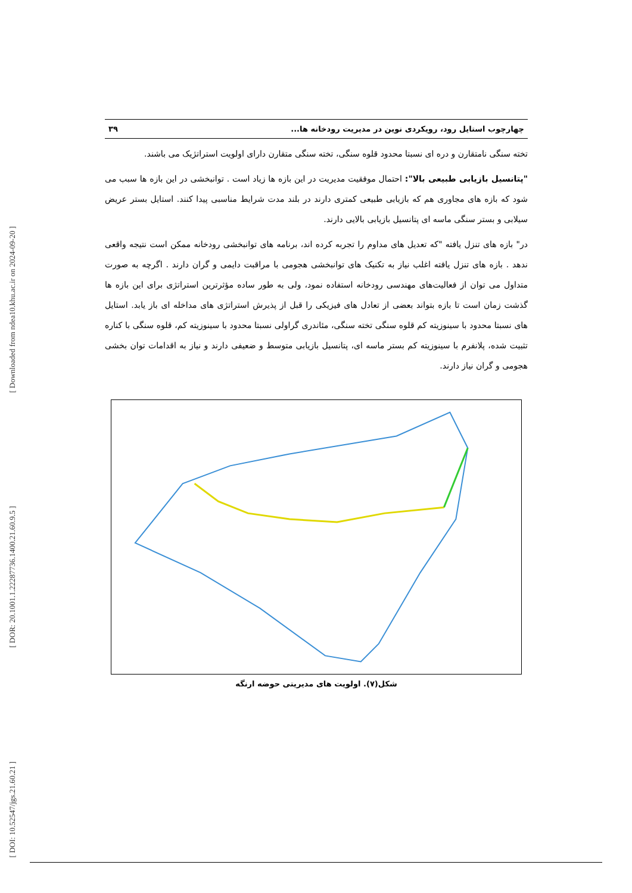[ Downloaded from ndea10.khu.ac.ir on 2024-09-20 ]
[ DOR: 20.1001.1.22287736.1400.21.60.9.5 ]
[ DOI: 10.52547/jgs.21.60.21 ]
چهارچوب استایل رود، رویکردی نوین در مدیریت رودخانه ها... ۳۹
تخته سنگی نامتقارن و دره ای نسبتا محدود قلوه سنگی، تخته سنگی متقارن دارای اولویت استراتژیک می باشند.
"پتانسیل بازیابی طبیعی بالا": احتمال موفقیت مدیریت در این بازه ها زیاد است . توانبخشی در این بازه ها سبب می شود که بازه های مجاوری هم که بازیابی طبیعی کمتری دارند در بلند مدت شرایط مناسبی پیدا کنند. استایل بستر عریض سیلابی و بستر سنگی ماسه ای پتانسیل بازیابی بالایی دارند.
در" بازه های تنزل یافته "که تعدیل های مداوم را تجربه کرده اند، برنامه های توانبخشی رودخانه ممکن است نتیجه واقعی ندهد . بازه های تنزل یافته اغلب نیاز به تکنیک های توانبخشی هجومی با مراقبت دایمی و گران دارند . اگرچه به صورت متداول می توان از فعالیت‌های مهندسی رودخانه استفاده نمود، ولی به طور ساده مؤثرترین استراتژی برای این بازه ها گذشت زمان است تا بازه بتواند بعضی از تعادل های فیزیکی را قبل از پذیرش استراتژی های مداخله ای باز یابد. استایل های نسبتا محدود با سینوزیته کم قلوه سنگی تخته سنگی، مئاندری گراولی نسبتا محدود با سینوزیته کم، قلوه سنگی با کناره تثبیت شده، پلانفرم با سینوزیته کم بستر ماسه ای، پتانسیل بازیابی متوسط و ضعیفی دارند و نیاز به اقدامات توان بخشی هجومی و گران نیاز دارند.
شکل(۷). اولویت های مدیریتی حوضه ارنگه